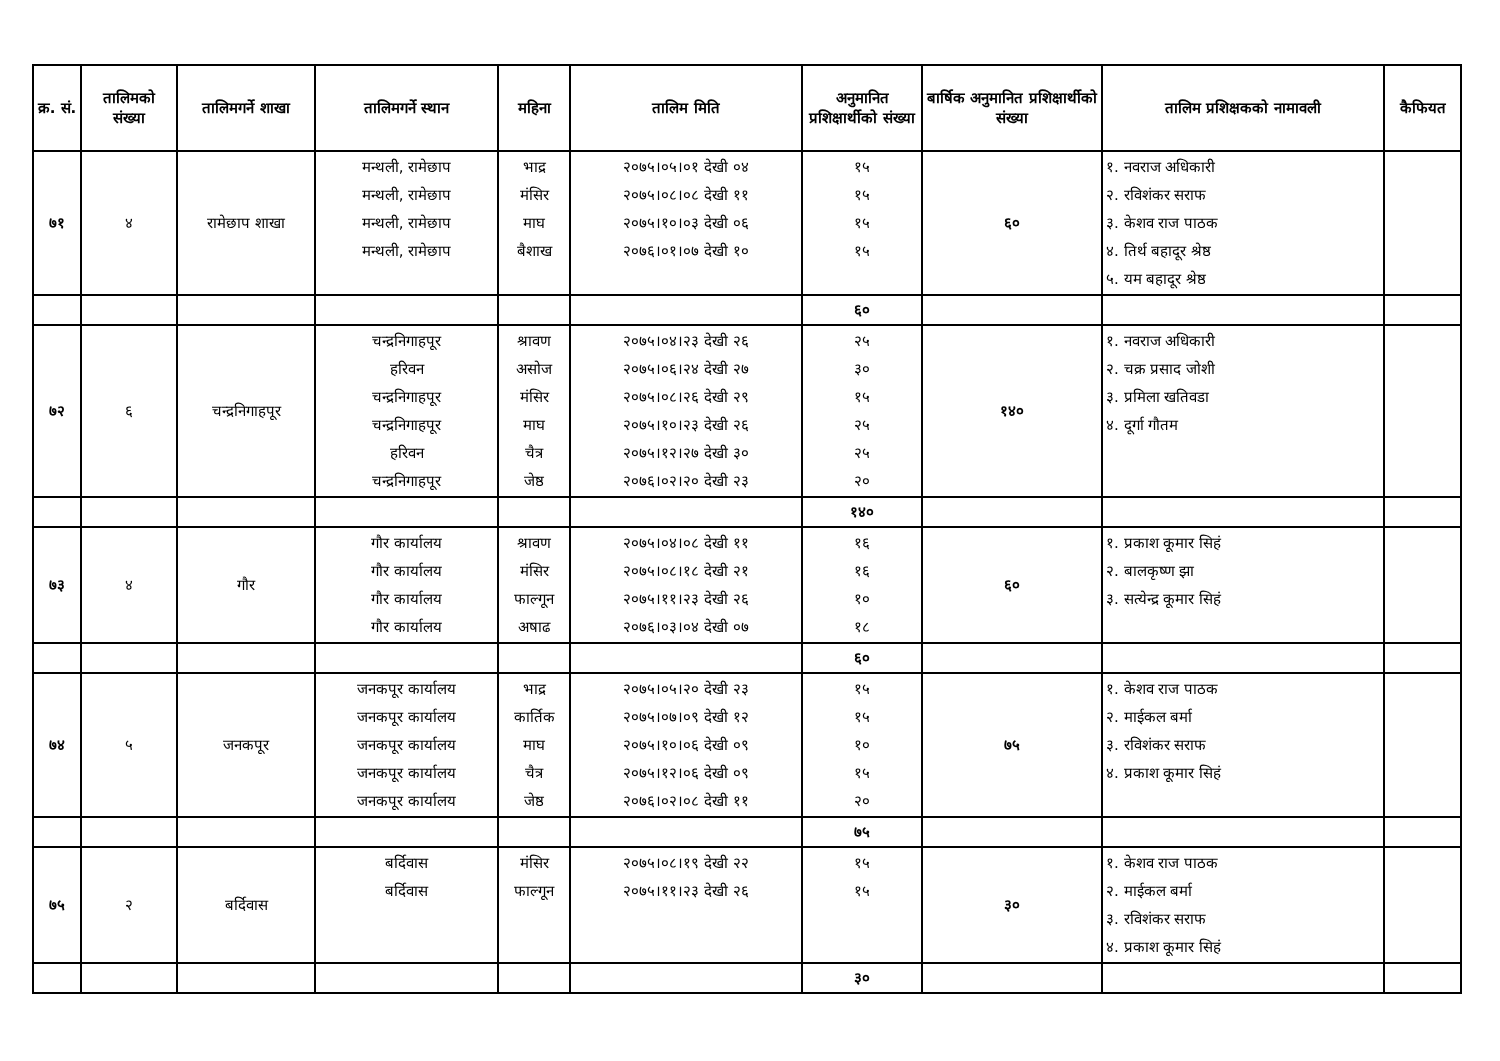| क्र. सं. | तालिमको संख्या | तालिमगर्ने शाखा | तालिमगर्ने स्थान | महिना | तालिम मिति | अनुमानित प्रशिक्षार्थीको संख्या | बार्षिक अनुमानित प्रशिक्षार्थीको संख्या | तालिम प्रशिक्षकको नामावली | कैफियत |
| --- | --- | --- | --- | --- | --- | --- | --- | --- | --- |
| ७१ | ४ | रामेछाप शाखा | मन्थली, रामेछाप मन्थली, रामेछाप मन्थली, रामेछाप मन्थली, रामेछाप | भाद्र मंसिर माघ बैशाख | २०७५।०५।०१ देखी ०४ २०७५।०८।०८ देखी ११ २०७५।१०।०३ देखी ०६ २०७६।०१।०७ देखी १० | १५ १५ १५ १५ | ६० | १. नवराज अधिकारी २. रविशंकर सराफ ३. केशव राज पाठक ४. तिर्थ बहादूर श्रेष्ठ ५. यम बहादूर श्रेष्ठ | |
| | | | | | | ६० | | | |
| ७२ | ६ | चन्द्रनिगाहपूर | चन्द्रनिगाहपूर हरिवन चन्द्रनिगाहपूर चन्द्रनिगाहपूर हरिवन चन्द्रनिगाहपूर | श्रावण असोज मंसिर माघ चैत्र जेष्ठ | २०७५।०४।२३ देखी २६ २०७५।०६।२४ देखी २७ २०७५।०८।२६ देखी २९ २०७५।१०।२३ देखी २६ २०७५।१२।२७ देखी ३० २०७६।०२।२० देखी २३ | २५ ३० १५ २५ २५ २० | १४० | १. नवराज अधिकारी २. चक्र प्रसाद जोशी ३. प्रमिला खतिवडा ४. दूर्गा गौतम | |
| | | | | | | १४० | | | |
| ७३ | ४ | गौर | गौर कार्यालय गौर कार्यालय गौर कार्यालय गौर कार्यालय | श्रावण मंसिर फाल्गून अषाढ | २०७५।०४।०८ देखी ११ २०७५।०८।१८ देखी २१ २०७५।११।२३ देखी २६ २०७६।०३।०४ देखी ०७ | १६ १६ १० १८ | ६० | १. प्रकाश कूमार सिहं २. बालकृष्ण झा ३. सत्येन्द्र कूमार सिहं | |
| | | | | | | ६० | | | |
| ७४ | ५ | जनकपूर | जनकपूर कार्यालय जनकपूर कार्यालय जनकपूर कार्यालय जनकपूर कार्यालय जनकपूर कार्यालय | भाद्र कार्तिक माघ चैत्र जेष्ठ | २०७५।०५।२० देखी २३ २०७५।०७।०९ देखी १२ २०७५।१०।०६ देखी ०९ २०७५।१२।०६ देखी ०९ २०७६।०२।०८ देखी ११ | १५ १५ १० १५ २० | ७५ | १. केशव राज पाठक २. माईकल बर्मा ३. रविशंकर सराफ ४. प्रकाश कूमार सिहं | |
| | | | | | | ७५ | | | |
| ७५ | २ | बर्दिवास | बर्दिवास बर्दिवास | मंसिर फाल्गून | २०७५।०८।१९ देखी २२ २०७५।११।२३ देखी २६ | १५ १५ | ३० | १. केशव राज पाठक २. माईकल बर्मा ३. रविशंकर सराफ ४. प्रकाश कूमार सिहं | |
| | | | | | | ३० | | | |